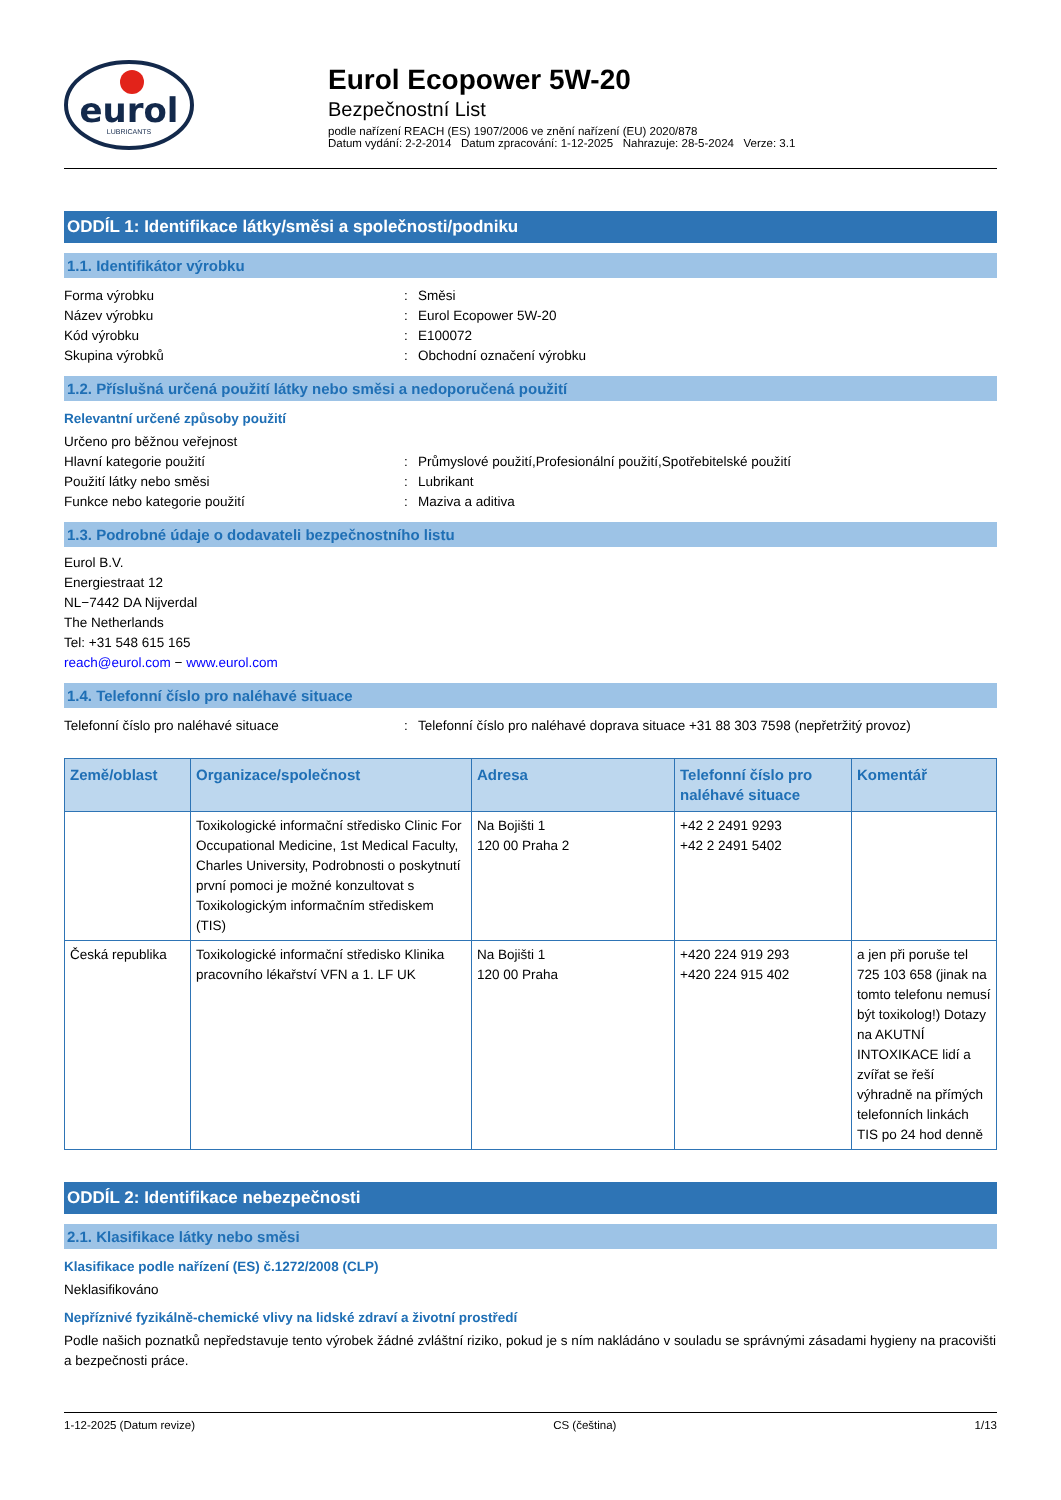eurol
LUBRICANTS
Eurol Ecopower 5W-20
Bezpečnostní List
podle nařízení REACH (ES) 1907/2006 ve znění nařízení (EU) 2020/878
Datum vydání: 2-2-2014 Datum zpracování: 1-12-2025 Nahrazuje: 28-5-2024 Verze: 3.1
ODDÍL 1: Identifikace látky/směsi a společnosti/podniku
1.1. Identifikátor výrobku
Forma výrobku: Směsi
Název výrobku: Eurol Ecopower 5W-20
Kód výrobku: E100072
Skupina výrobků: Obchodní označení výrobku
1.2. Příslušná určená použití látky nebo směsi a nedoporučená použití
Relevantní určené způsoby použití
Určeno pro běžnou veřejnost
Hlavní kategorie použití: Průmyslové použití,Profesionální použití,Spotřebitelské použití
Použití látky nebo směsi: Lubrikant
Funkce nebo kategorie použití: Maziva a aditiva
1.3. Podrobné údaje o dodavateli bezpečnostního listu
Eurol B.V.
Energiestraat 12
NL−7442 DA Nijverdal
The Netherlands
Tel: +31 548 615 165
reach@eurol.com − www.eurol.com
1.4. Telefonní číslo pro naléhavé situace
Telefonní číslo pro naléhavé situace: Telefonní číslo pro naléhavé doprava situace +31 88 303 7598 (nepřetržitý provoz)
| Země/oblast | Organizace/společnost | Adresa | Telefonní číslo pro naléhavé situace | Komentář |
| --- | --- | --- | --- | --- |
| | Toxikologické informační středisko Clinic For Occupational Medicine, 1st Medical Faculty, Charles University, Podrobnosti o poskytnutí první pomoci je možné konzultovat s Toxikologickým informačním střediskem (TIS) | Na Bojišti 1 120 00 Praha 2 | +42 2 2491 9293 +42 2 2491 5402 | |
| Česká republika | Toxikologické informační středisko Klinika pracovního lékařství VFN a 1. LF UK | Na Bojišti 1 120 00 Praha | +420 224 919 293 +420 224 915 402 | a jen při poruše tel 725 103 658 (jinak na tomto telefonu nemusí být toxikolog!) Dotazy na AKUTNÍ INTOXIKACE lidí a zvířat se řeší výhradně na přímých telefonních linkách TIS po 24 hod denně |
ODDÍL 2: Identifikace nebezpečnosti
2.1. Klasifikace látky nebo směsi
Klasifikace podle nařízení (ES) č.1272/2008 (CLP)
Neklasifikováno
Nepříznivé fyzikálně-chemické vlivy na lidské zdraví a životní prostředí
Podle našich poznatků nepředstavuje tento výrobek žádné zvláštní riziko, pokud je s ním nakládáno v souladu se správnými zásadami hygieny na pracovišti a bezpečnosti práce.
1-12-2025 (Datum revize) CS (čeština) 1/13